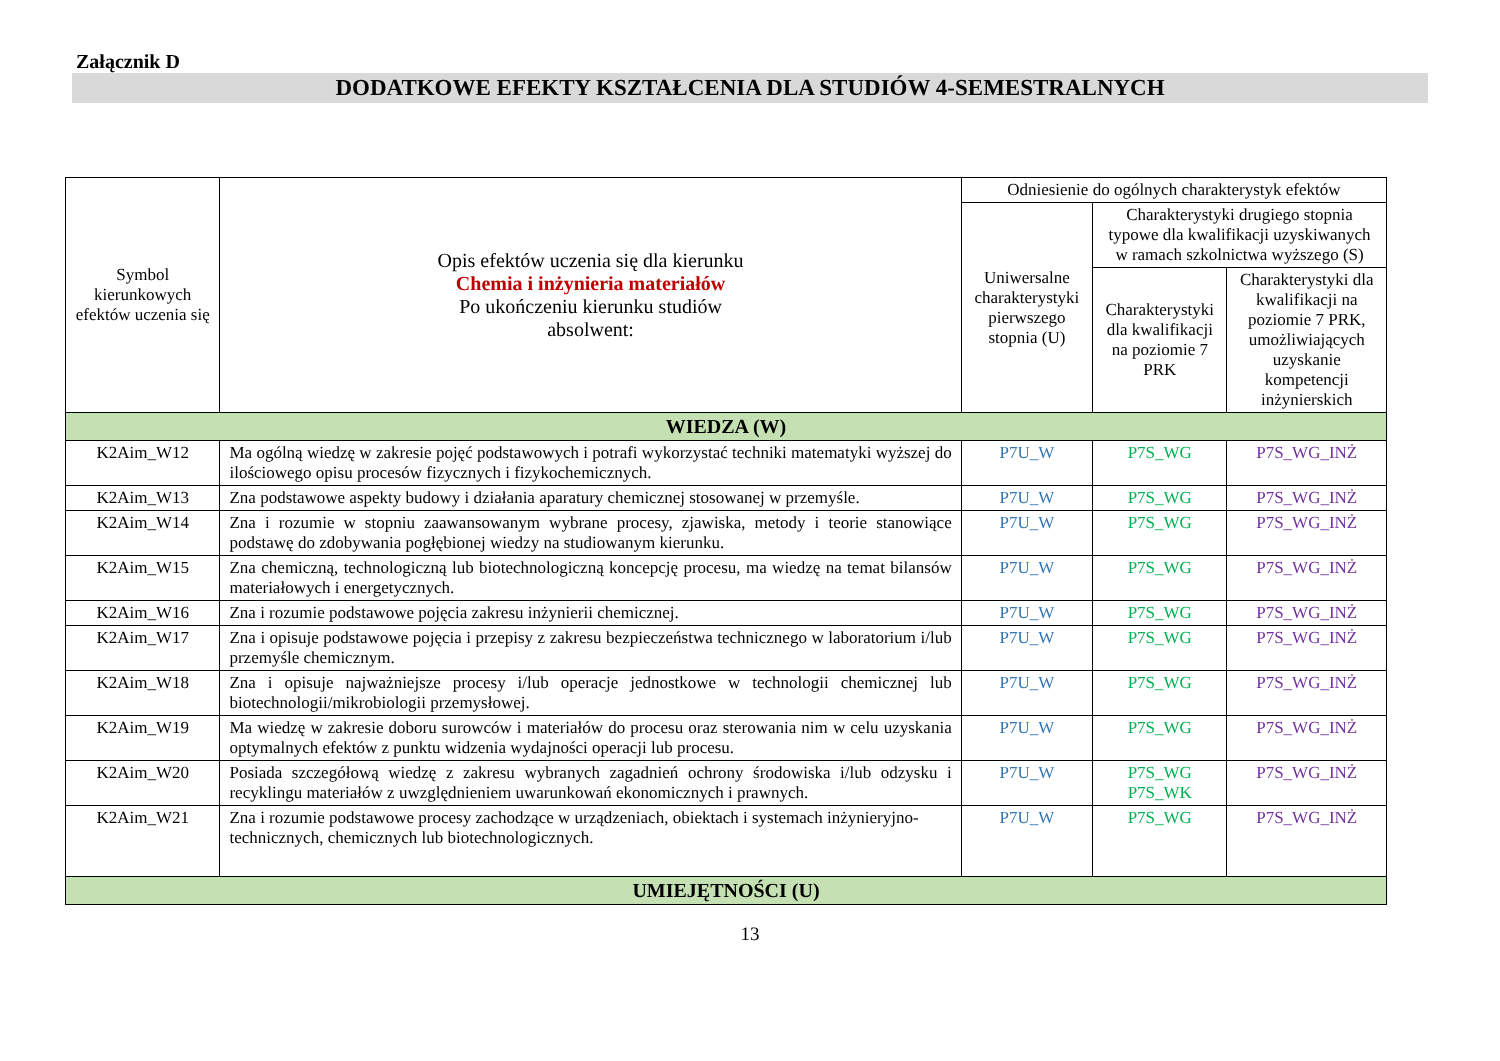Załącznik D
DODATKOWE EFEKTY KSZTAŁCENIA DLA STUDIÓW 4-SEMESTRALNYCH
| Symbol kierunkowych efektów uczenia się | Opis efektów uczenia się dla kierunku Chemia i inżynieria materiałów Po ukończeniu kierunku studiów absolwent: | Odniesienie do ogólnych charakterystyk efektów | | |
| --- | --- | --- | --- | --- |
| | | Uniwersalne charakterystyki pierwszego stopnia (U) | Charakterystyki drugiego stopnia typowe dla kwalifikacji uzyskiwanych w ramach szkolnictwa wyższego (S) | |
| | | | Charakterystyki dla kwalifikacji na poziomie 7 PRK | Charakterystyki dla kwalifikacji na poziomie 7 PRK, umożliwiających uzyskanie kompetencji inżynierskich |
| WIEDZA (W) | | | | |
| K2Aim_W12 | Ma ogólną wiedzę w zakresie pojęć podstawowych i potrafi wykorzystać techniki matematyki wyższej do ilościowego opisu procesów fizycznych i fizykochemicznych. | P7U_W | P7S_WG | P7S_WG_INŻ |
| K2Aim_W13 | Zna podstawowe aspekty budowy i działania aparatury chemicznej stosowanej w przemyśle. | P7U_W | P7S_WG | P7S_WG_INŻ |
| K2Aim_W14 | Zna i rozumie w stopniu zaawansowanym wybrane procesy, zjawiska, metody i teorie stanowiące podstawę do zdobywania pogłębionej wiedzy na studiowanym kierunku. | P7U_W | P7S_WG | P7S_WG_INŻ |
| K2Aim_W15 | Zna chemiczną, technologiczną lub biotechnologiczną koncepcję procesu, ma wiedzę na temat bilansów materiałowych i energetycznych. | P7U_W | P7S_WG | P7S_WG_INŻ |
| K2Aim_W16 | Zna i rozumie podstawowe pojęcia zakresu inżynierii chemicznej. | P7U_W | P7S_WG | P7S_WG_INŻ |
| K2Aim_W17 | Zna i opisuje podstawowe pojęcia i przepisy z zakresu bezpieczeństwa technicznego w laboratorium i/lub przemyśle chemicznym. | P7U_W | P7S_WG | P7S_WG_INŻ |
| K2Aim_W18 | Zna i opisuje najważniejsze procesy i/lub operacje jednostkowe w technologii chemicznej lub biotechnologii/mikrobiologii przemysłowej. | P7U_W | P7S_WG | P7S_WG_INŻ |
| K2Aim_W19 | Ma wiedzę w zakresie doboru surowców i materiałów do procesu oraz sterowania nim w celu uzyskania optymalnych efektów z punktu widzenia wydajności operacji lub procesu. | P7U_W | P7S_WG | P7S_WG_INŻ |
| K2Aim_W20 | Posiada szczegółową wiedzę z zakresu wybranych zagadnień ochrony środowiska i/lub odzysku i recyklingu materiałów z uwzględnieniem uwarunkowań ekonomicznych i prawnych. | P7U_W | P7S_WG P7S_WK | P7S_WG_INŻ |
| K2Aim_W21 | Zna i rozumie podstawowe procesy zachodzące w urządzeniach, obiektach i systemach inżynieryjno-technicznych, chemicznych lub biotechnologicznych. | P7U_W | P7S_WG | P7S_WG_INŻ |
| UMIEJĘTNOŚCI (U) | | | | |
13